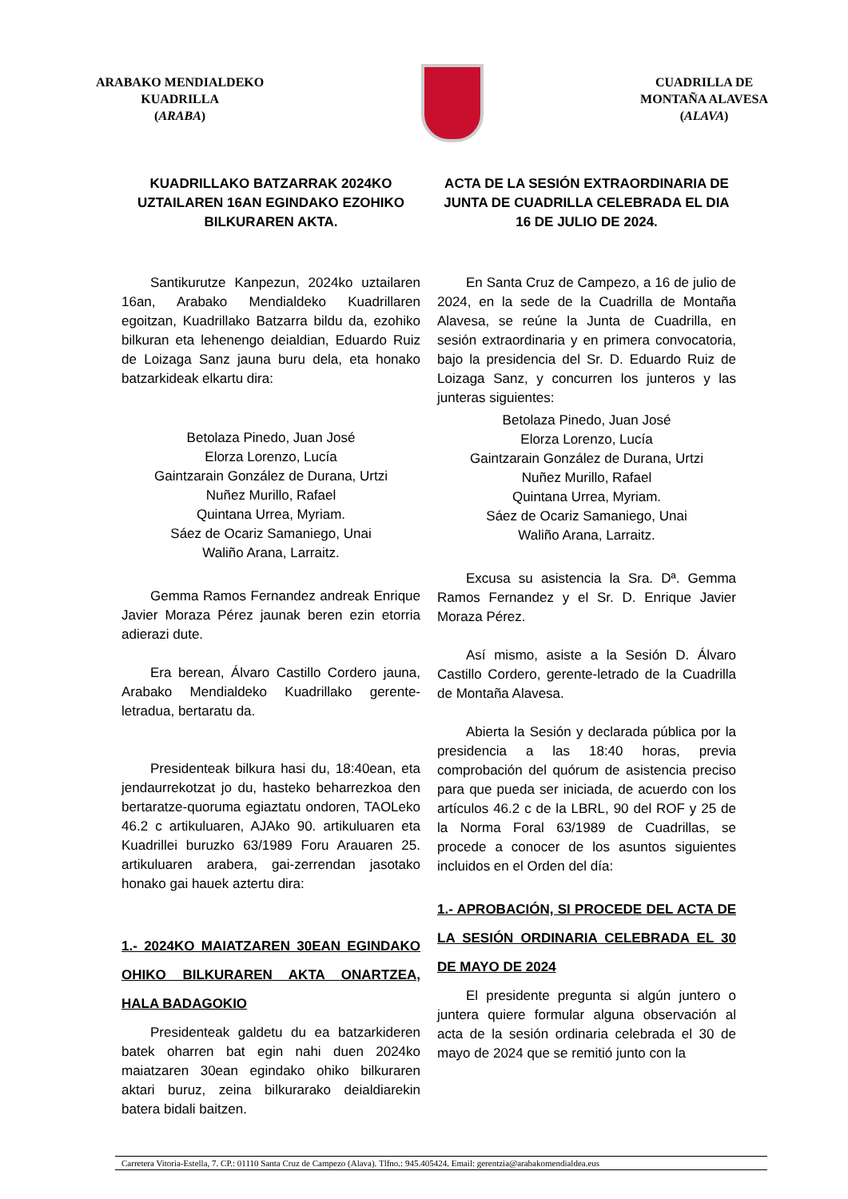ARABAKO MENDIALDEKO
KUADRILLA
(ARABA)
CUADRILLA DE
MONTAÑA ALAVESA
(ALAVA)
KUADRILLAKO BATZARRAK 2024KO UZTAILAREN 16AN EGINDAKO EZOHIKO BILKURAREN AKTA.
Santikurutze Kanpezun, 2024ko uztailaren 16an, Arabako Mendialdeko Kuadrillaren egoitzan, Kuadrillako Batzarra bildu da, ezohiko bilkuran eta lehenengo deialdian, Eduardo Ruiz de Loizaga Sanz jauna buru dela, eta honako batzarkideak elkartu dira:
Betolaza Pinedo, Juan José
Elorza Lorenzo, Lucía
Gaintzarain González de Durana, Urtzi
Nuñez Murillo, Rafael
Quintana Urrea, Myriam.
Sáez de Ocariz Samaniego, Unai
Waliño Arana, Larraitz.
Gemma Ramos Fernandez andreak Enrique Javier Moraza Pérez jaunak beren ezin etorria adierazi dute.
Era berean, Álvaro Castillo Cordero jauna, Arabako Mendialdeko Kuadrillako gerente-letradua, bertaratu da.
Presidenteak bilkura hasi du, 18:40ean, eta jendaurrekotzat jo du, hasteko beharrezkoa den bertaratze-quoruma egiaztatu ondoren, TAOLeko 46.2 c artikuluaren, AJAko 90. artikuluaren eta Kuadrillei buruzko 63/1989 Foru Arauaren 25. artikuluaren arabera, gai-zerrendan jasotako honako gai hauek aztertu dira:
1.- 2024KO MAIATZAREN 30EAN EGINDAKO OHIKO BILKURAREN AKTA ONARTZEA, HALA BADAGOKIO
Presidenteak galdetu du ea batzarkideren batek oharren bat egin nahi duen 2024ko maiatzaren 30ean egindako ohiko bilkuraren aktari buruz, zeina bilkurarako deialdiarekin batera bidali baitzen.
ACTA DE LA SESIÓN EXTRAORDINARIA DE JUNTA DE CUADRILLA CELEBRADA EL DIA 16 DE JULIO DE 2024.
En Santa Cruz de Campezo, a 16 de julio de 2024, en la sede de la Cuadrilla de Montaña Alavesa, se reúne la Junta de Cuadrilla, en sesión extraordinaria y en primera convocatoria, bajo la presidencia del Sr. D. Eduardo Ruiz de Loizaga Sanz, y concurren los junteros y las junteras siguientes:
Betolaza Pinedo, Juan José
Elorza Lorenzo, Lucía
Gaintzarain González de Durana, Urtzi
Nuñez Murillo, Rafael
Quintana Urrea, Myriam.
Sáez de Ocariz Samaniego, Unai
Waliño Arana, Larraitz.
Excusa su asistencia la Sra. Dª. Gemma Ramos Fernandez y el Sr. D. Enrique Javier Moraza Pérez.
Así mismo, asiste a la Sesión D. Álvaro Castillo Cordero, gerente-letrado de la Cuadrilla de Montaña Alavesa.
Abierta la Sesión y declarada pública por la presidencia a las 18:40 horas, previa comprobación del quórum de asistencia preciso para que pueda ser iniciada, de acuerdo con los artículos 46.2 c de la LBRL, 90 del ROF y 25 de la Norma Foral 63/1989 de Cuadrillas, se procede a conocer de los asuntos siguientes incluidos en el Orden del día:
1.- APROBACIÓN, SI PROCEDE DEL ACTA DE LA SESIÓN ORDINARIA CELEBRADA EL 30 DE MAYO DE 2024
El presidente pregunta si algún juntero o juntera quiere formular alguna observación al acta de la sesión ordinaria celebrada el 30 de mayo de 2024 que se remitió junto con la
Carretera Vitoria-Estella, 7. CP.: 01110 Santa Cruz de Campezo (Alava). Tlfno.: 945.405424. Email: gerentzia@arabakomendialdea.eus